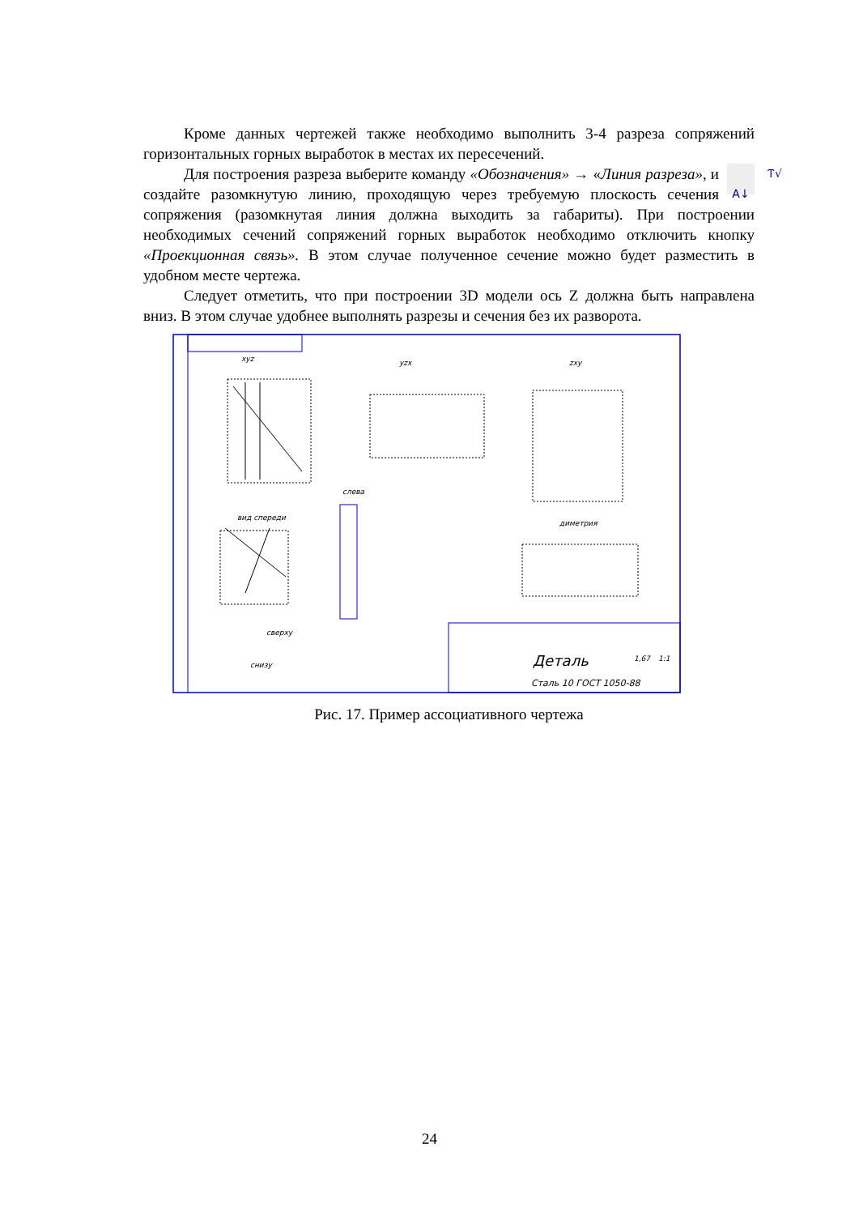Кроме данных чертежей также необходимо выполнить 3-4 разреза сопряжений горизонтальных горных выработок в местах их пересечений.
Ⲧ√
A↓ Для построения разреза выберите команду «Обозначения» → «Линия разреза», и создайте разомкнутую линию, проходящую через требуемую плоскость сечения сопряжения (разомкнутая линия должна выходить за габариты). При построении необходимых сечений сопряжений горных выработок необходимо отключить кнопку «Проекционная связь». В этом случае полученное сечение можно будет разместить в удобном месте чертежа.
Следует отметить, что при построении 3D модели ось Z должна быть направлена вниз. В этом случае удобнее выполнять разрезы и сечения без их разворота.
xyz
yzx
zxy
слева
вид спереди
диметрия
сверху
снизу
Деталь
Сталь 10 ГОСТ 1050-88
1,67
1:1
Рис. 17. Пример ассоциативного чертежа
24